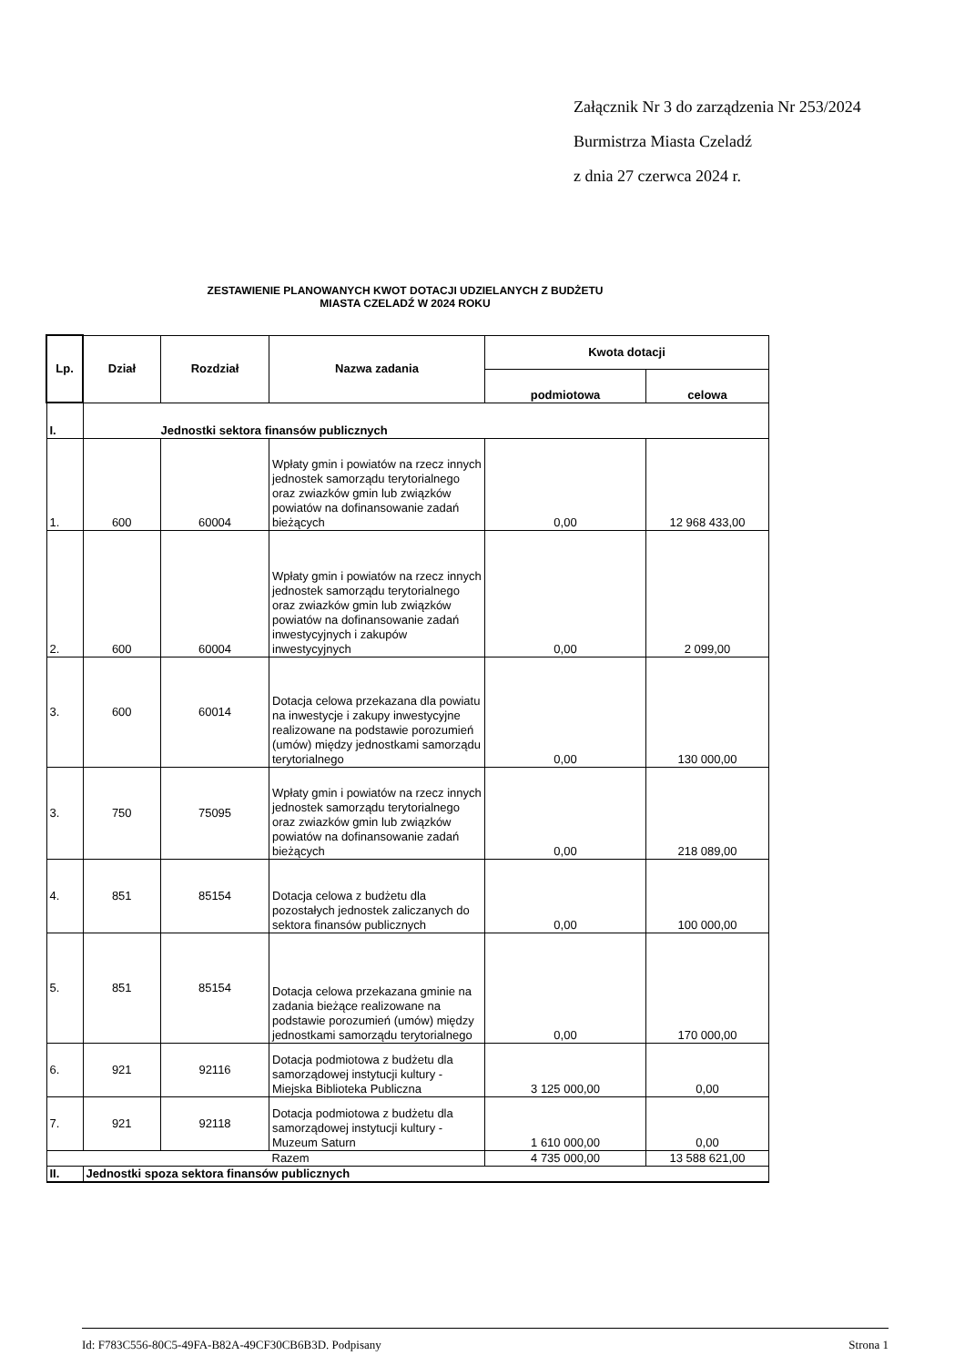Załącznik Nr 3 do zarządzenia Nr 253/2024
Burmistrza Miasta Czeladź
z dnia 27 czerwca 2024 r.
ZESTAWIENIE PLANOWANYCH KWOT DOTACJI UDZIELANYCH Z BUDŻETU
MIASTA CZELADŹ W 2024 ROKU
| Lp. | Dział | Rozdział | Nazwa zadania | Kwota dotacji | |
| --- | --- | --- | --- | --- | --- |
| | | | | podmiotowa | celowa |
| I. | Jednostki sektora finansów publicznych | | | | |
| 1. | 600 | 60004 | Wpłaty gmin i powiatów na rzecz innych jednostek samorządu terytorialnego oraz zwiazków gmin lub związków powiatów na dofinansowanie zadań bieżących | 0,00 | 12 968 433,00 |
| 2. | 600 | 60004 | Wpłaty gmin i powiatów na rzecz innych jednostek samorządu terytorialnego oraz zwiazków gmin lub związków powiatów na dofinansowanie zadań inwestycyjnych i zakupów inwestycyjnych | 0,00 | 2 099,00 |
| 3. | 600 | 60014 | Dotacja celowa przekazana dla powiatu na inwestycje i zakupy inwestycyjne realizowane na podstawie porozumień (umów) między jednostkami samorządu terytorialnego | 0,00 | 130 000,00 |
| 3. | 750 | 75095 | Wpłaty gmin i powiatów na rzecz innych jednostek samorządu terytorialnego oraz zwiazków gmin lub związków powiatów na dofinansowanie zadań bieżących | 0,00 | 218 089,00 |
| 4. | 851 | 85154 | Dotacja celowa z budżetu dla pozostałych jednostek zaliczanych do sektora finansów publicznych | 0,00 | 100 000,00 |
| 5. | 851 | 85154 | Dotacja celowa przekazana gminie na zadania bieżące realizowane na podstawie porozumień (umów) między jednostkami samorządu terytorialnego | 0,00 | 170 000,00 |
| 6. | 921 | 92116 | Dotacja podmiotowa z budżetu dla samorządowej instytucji kultury - Miejska Biblioteka Publiczna | 3 125 000,00 | 0,00 |
| 7. | 921 | 92118 | Dotacja podmiotowa z budżetu dla samorządowej instytucji kultury - Muzeum Saturn | 1 610 000,00 | 0,00 |
| | | | Razem | 4 735 000,00 | 13 588 621,00 |
| II. | Jednostki spoza sektora finansów publicznych | | | | |
Id: F783C556-80C5-49FA-B82A-49CF30CB6B3D. Podpisany Strona 1